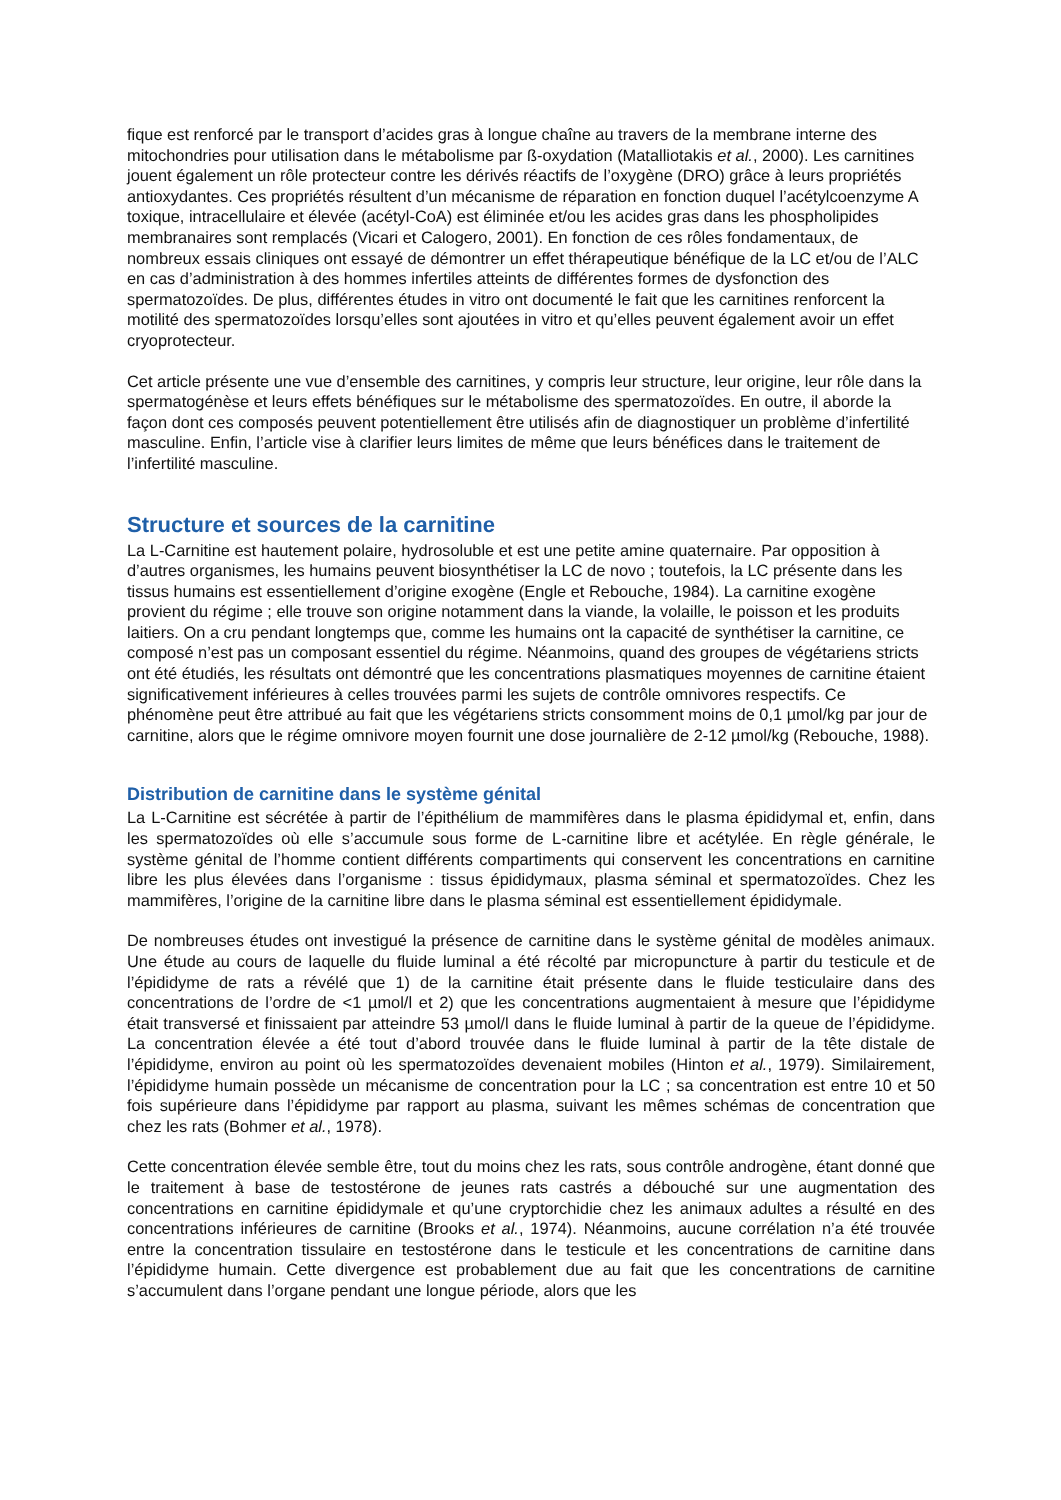fique est renforcé par le transport d’acides gras à longue chaîne au travers de la membrane interne des mitochondries pour utilisation dans le métabolisme par ß-oxydation (Matalliotakis et al., 2000). Les carnitines jouent également un rôle protecteur contre les dérivés réactifs de l’oxygène (DRO) grâce à leurs propriétés antioxydantes. Ces propriétés résultent d’un mécanisme de réparation en fonction duquel l’acétylcoenzyme A toxique, intracellulaire et élevée (acétyl-CoA) est éliminée et/ou les acides gras dans les phospholipides membranaires sont remplacés (Vicari et Calogero, 2001). En fonction de ces rôles fondamentaux, de nombreux essais cliniques ont essayé de démontrer un effet thérapeutique bénéfique de la LC et/ou de l’ALC en cas d’administration à des hommes infertiles atteints de différentes formes de dysfonction des spermatozoïdes. De plus, différentes études in vitro ont documenté le fait que les carnitines renforcent la motilité des spermatozoïdes lorsqu’elles sont ajoutées in vitro et qu’elles peuvent également avoir un effet cryoprotecteur.
Cet article présente une vue d’ensemble des carnitines, y compris leur structure, leur origine, leur rôle dans la spermatogénèse et leurs effets bénéfiques sur le métabolisme des spermatozoïdes. En outre, il aborde la façon dont ces composés peuvent potentiellement être utilisés afin de diagnostiquer un problème d’infertilité masculine. Enfin, l’article vise à clarifier leurs limites de même que leurs bénéfices dans le traitement de l’infertilité masculine.
Structure et sources de la carnitine
La L-Carnitine est hautement polaire, hydrosoluble et est une petite amine quaternaire. Par opposition à d’autres organismes, les humains peuvent biosynthétiser la LC de novo ; toutefois, la LC présente dans les tissus humains est essentiellement d’origine exogène (Engle et Rebouche, 1984). La carnitine exogène provient du régime ; elle trouve son origine notamment dans la viande, la volaille, le poisson et les produits laitiers. On a cru pendant longtemps que, comme les humains ont la capacité de synthétiser la carnitine, ce composé n’est pas un composant essentiel du régime. Néanmoins, quand des groupes de végétariens stricts ont été étudiés, les résultats ont démontré que les concentrations plasmatiques moyennes de carnitine étaient significativement inférieures à celles trouvées parmi les sujets de contrôle omnivores respectifs. Ce phénomène peut être attribué au fait que les végétariens stricts consomment moins de 0,1 µmol/kg par jour de carnitine, alors que le régime omnivore moyen fournit une dose journalière de 2-12 µmol/kg (Rebouche, 1988).
Distribution de carnitine dans le système génital
La L-Carnitine est sécrétée à partir de l’épithélium de mammifères dans le plasma épididymal et, enfin, dans les spermatozoïdes où elle s’accumule sous forme de L-carnitine libre et acétylée. En règle générale, le système génital de l’homme contient différents compartiments qui conservent les concentrations en carnitine libre les plus élevées dans l’organisme : tissus épididymaux, plasma séminal et spermatozoïdes. Chez les mammifères, l’origine de la carnitine libre dans le plasma séminal est essentiellement épididymale.
De nombreuses études ont investigué la présence de carnitine dans le système génital de modèles animaux. Une étude au cours de laquelle du fluide luminal a été récolté par micropuncture à partir du testicule et de l’épididyme de rats a révélé que 1) de la carnitine était présente dans le fluide testiculaire dans des concentrations de l’ordre de <1 µmol/l et 2) que les concentrations augmentaient à mesure que l’épididyme était transversé et finissaient par atteindre 53 µmol/l dans le fluide luminal à partir de la queue de l’épididyme. La concentration élevée a été tout d’abord trouvée dans le fluide luminal à partir de la tête distale de l’épididyme, environ au point où les spermatozoïdes devenaient mobiles (Hinton et al., 1979). Similairement, l’épididyme humain possède un mécanisme de concentration pour la LC ; sa concentration est entre 10 et 50 fois supérieure dans l’épididyme par rapport au plasma, suivant les mêmes schémas de concentration que chez les rats (Bohmer et al., 1978).
Cette concentration élevée semble être, tout du moins chez les rats, sous contrôle androgène, étant donné que le traitement à base de testostérone de jeunes rats castrés a débouché sur une augmentation des concentrations en carnitine épididymale et qu’une cryptorchidie chez les animaux adultes a résulté en des concentrations inférieures de carnitine (Brooks et al., 1974). Néanmoins, aucune corrélation n’a été trouvée entre la concentration tissulaire en testostérone dans le testicule et les concentrations de carnitine dans l’épididyme humain. Cette divergence est probablement due au fait que les concentrations de carnitine s’accumulent dans l’organe pendant une longue période, alors que les